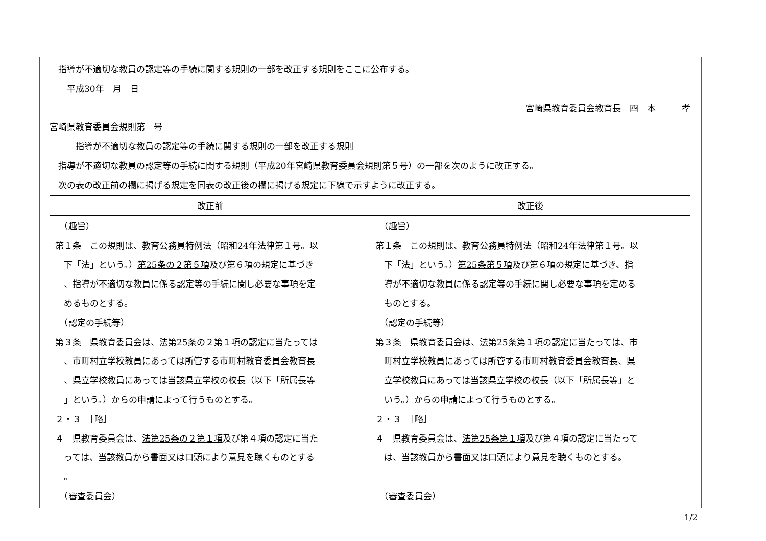指導が不適切な教員の認定等の手続に関する規則の一部を改正する規則をここに公布する。
　　平成30年　月　日
宮崎県教育委員会教育長　四　本　　　孝　
宮崎県教育委員会規則第　号
　　　指導が不適切な教員の認定等の手続に関する規則の一部を改正する規則
　指導が不適切な教員の認定等の手続に関する規則（平成20年宮崎県教育委員会規則第５号）の一部を次のように改正する。
　次の表の改正前の欄に掲げる規定を同表の改正後の欄に掲げる規定に下線で示すように改正する。
| 改正前 | 改正後 |
| --- | --- |
| （趣旨） | （趣旨） |
| 第１条 この規則は、教育公務員特例法（昭和24年法律第１号。以 | 第１条 この規則は、教育公務員特例法（昭和24年法律第１号。以 |
| 下「法」という。） 第25条の２第５項 及び第６項の規定に基づき | 下「法」という。） 第25条第５項 及び第６項の規定に基づき、指 |
| 、指導が不適切な教員に係る認定等の手続に関し必要な事項を定 | 導が不適切な教員に係る認定等の手続に関し必要な事項を定める |
| めるものとする。 | ものとする。 |
| （認定の手続等） | （認定の手続等） |
| 第３条 県教育委員会は、 法第25条の２第１項 の認定に当たっては | 第３条 県教育委員会は、 法第25条第１項 の認定に当たっては、市 |
| 、市町村立学校教員にあっては所管する市町村教育委員会教育長 | 町村立学校教員にあっては所管する市町村教育委員会教育長、県 |
| 、県立学校教員にあっては当該県立学校の校長（以下「所属長等 | 立学校教員にあっては当該県立学校の校長（以下「所属長等」と |
| 」という。）からの申請によって行うものとする。 | いう。）からの申請によって行うものとする。 |
| ２・３ ［略］ | ２・３ ［略］ |
| ４ 県教育委員会は、 法第25条の２第１項 及び第４項の認定に当た | ４ 県教育委員会は、 法第25条第１項 及び第４項の認定に当たって |
| っては、当該教員から書面又は口頭により意見を聴くものとする | は、当該教員から書面又は口頭により意見を聴くものとする。 |
| 。 | |
| （審査委員会） | （審査委員会） |
1/2